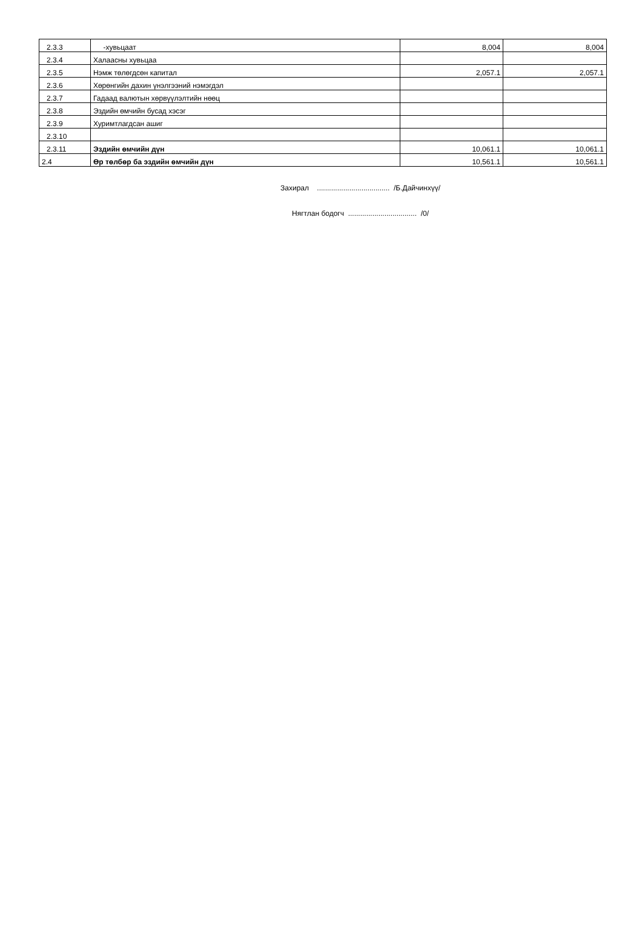| 2.3.3 | -хувьцаат | 8,004 | 8,004 |
| 2.3.4 | Халаасны хувьцаа | | |
| 2.3.5 | Нэмж төлөгдсөн капитал | 2,057.1 | 2,057.1 |
| 2.3.6 | Хөрөнгийн дахин үнэлгээний нэмэгдэл | | |
| 2.3.7 | Гадаад валютын хөрвүүлэлтийн нөөц | | |
| 2.3.8 | Эздийн өмчийн бусад хэсэг | | |
| 2.3.9 | Хуримтлагдсан ашиг | | |
| 2.3.10 | | | |
| 2.3.11 | Эздийн өмчийн дүн | 10,061.1 | 10,061.1 |
| 2.4 | Өр төлбөр ба эздийн өмчийн дүн | 10,561.1 | 10,561.1 |
Захирал .................................... /Б.Дайчинхүү/
Нягтлан бодогч .................................. /0/